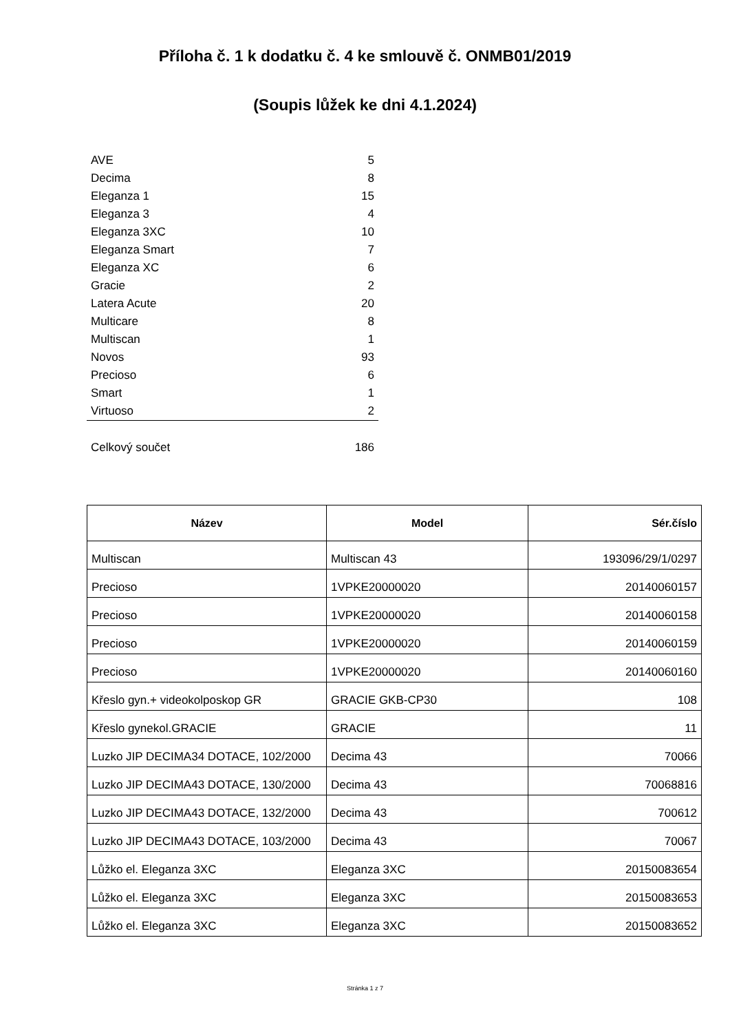Příloha č. 1 k dodatku č. 4 ke smlouvě č. ONMB01/2019
(Soupis lůžek ke dni 4.1.2024)
| AVE | 5 |
| Decima | 8 |
| Eleganza 1 | 15 |
| Eleganza 3 | 4 |
| Eleganza 3XC | 10 |
| Eleganza Smart | 7 |
| Eleganza XC | 6 |
| Gracie | 2 |
| Latera Acute | 20 |
| Multicare | 8 |
| Multiscan | 1 |
| Novos | 93 |
| Precioso | 6 |
| Smart | 1 |
| Virtuoso | 2 |
| Celkový součet | 186 |
| Název | Model | Sér.číslo |
| --- | --- | --- |
| Multiscan | Multiscan 43 | 193096/29/1/0297 |
| Precioso | 1VPKE20000020 | 20140060157 |
| Precioso | 1VPKE20000020 | 20140060158 |
| Precioso | 1VPKE20000020 | 20140060159 |
| Precioso | 1VPKE20000020 | 20140060160 |
| Křeslo gyn.+ videokolposkop GR | GRACIE GKB-CP30 | 108 |
| Křeslo gynekol.GRACIE | GRACIE | 11 |
| Luzko JIP DECIMA34 DOTACE, 102/2000 | Decima 43 | 70066 |
| Luzko JIP DECIMA43 DOTACE, 130/2000 | Decima 43 | 70068816 |
| Luzko JIP DECIMA43 DOTACE, 132/2000 | Decima 43 | 700612 |
| Luzko JIP DECIMA43 DOTACE, 103/2000 | Decima 43 | 70067 |
| Lůžko el. Eleganza 3XC | Eleganza 3XC | 20150083654 |
| Lůžko el. Eleganza 3XC | Eleganza 3XC | 20150083653 |
| Lůžko el. Eleganza 3XC | Eleganza 3XC | 20150083652 |
Stránka 1 z 7